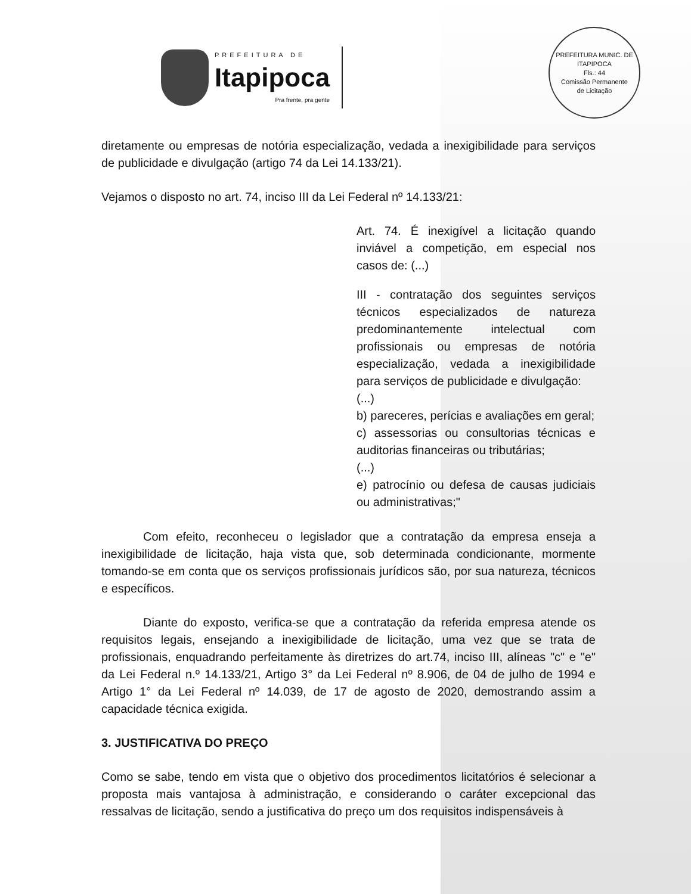PREFEITURA DE
Itapipoca
Pra frente, pra gente
PREFEITURA MUNIC. DE ITAPIPOCA
Fls.: 44
Comissão Permanente
de Licitação
diretamente ou empresas de notória especialização, vedada a inexigibilidade para serviços de publicidade e divulgação (artigo 74 da Lei 14.133/21).
Vejamos o disposto no art. 74, inciso III da Lei Federal nº 14.133/21:
Art. 74. É inexigível a licitação quando inviável a competição, em especial nos casos de: (...)
III - contratação dos seguintes serviços técnicos especializados de natureza predominantemente intelectual com profissionais ou empresas de notória especialização, vedada a inexigibilidade para serviços de publicidade e divulgação:
(...)
b) pareceres, perícias e avaliações em geral;
c) assessorias ou consultorias técnicas e auditorias financeiras ou tributárias;
(...)
e) patrocínio ou defesa de causas judiciais ou administrativas;"
Com efeito, reconheceu o legislador que a contratação da empresa enseja a inexigibilidade de licitação, haja vista que, sob determinada condicionante, mormente tomando-se em conta que os serviços profissionais jurídicos são, por sua natureza, técnicos e específicos.
Diante do exposto, verifica-se que a contratação da referida empresa atende os requisitos legais, ensejando a inexigibilidade de licitação, uma vez que se trata de profissionais, enquadrando perfeitamente às diretrizes do art.74, inciso III, alíneas "c" e "e" da Lei Federal n.º 14.133/21, Artigo 3° da Lei Federal nº 8.906, de 04 de julho de 1994 e Artigo 1° da Lei Federal nº 14.039, de 17 de agosto de 2020, demostrando assim a capacidade técnica exigida.
3. JUSTIFICATIVA DO PREÇO
Como se sabe, tendo em vista que o objetivo dos procedimentos licitatórios é selecionar a proposta mais vantajosa à administração, e considerando o caráter excepcional das ressalvas de licitação, sendo a justificativa do preço um dos requisitos indispensáveis à